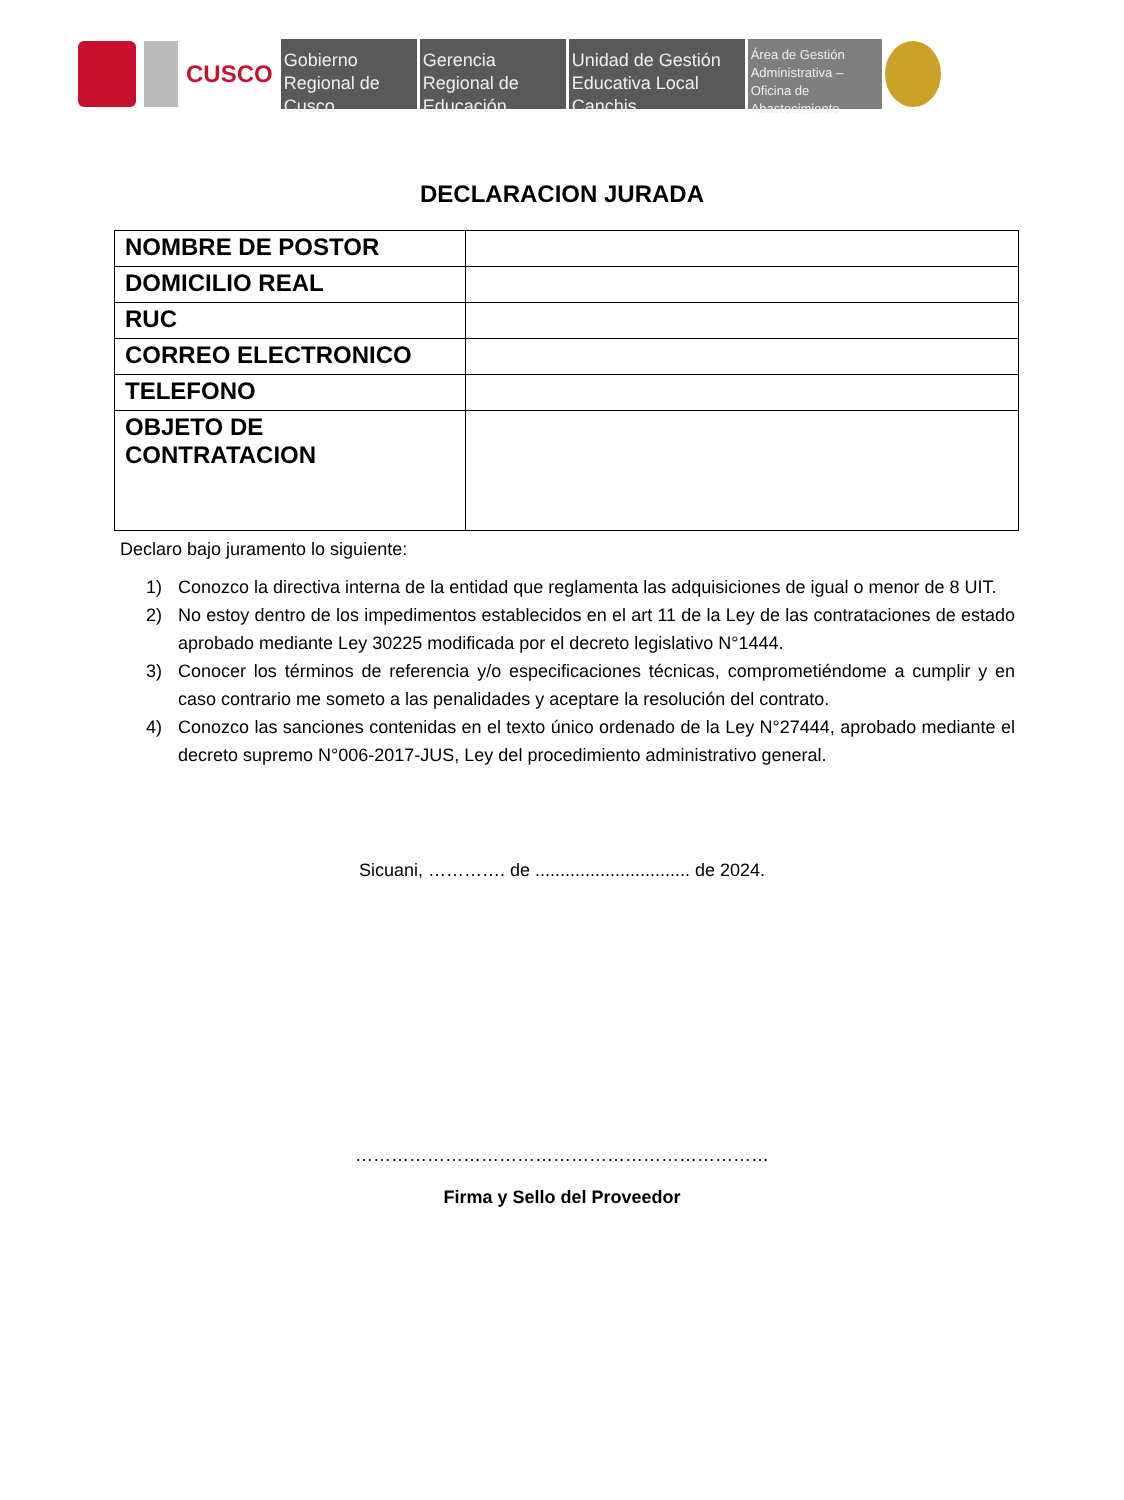CUSCO
Gobierno Regional de Cusco
Gerencia Regional de Educación
Unidad de Gestión Educativa Local Canchis
Área de Gestión Administrativa – Oficina de Abastecimiento
DECLARACION JURADA
| NOMBRE DE POSTOR | |
| DOMICILIO REAL | |
| RUC | |
| CORREO ELECTRONICO | |
| TELEFONO | |
| OBJETO DE CONTRATACION | |
Declaro bajo juramento lo siguiente:
1) Conozco la directiva interna de la entidad que reglamenta las adquisiciones de igual o menor de 8 UIT.
2) No estoy dentro de los impedimentos establecidos en el art 11 de la Ley de las contrataciones de estado aprobado mediante Ley 30225 modificada por el decreto legislativo N°1444.
3) Conocer los términos de referencia y/o especificaciones técnicas, comprometiéndome a cumplir y en caso contrario me someto a las penalidades y aceptare la resolución del contrato.
4) Conozco las sanciones contenidas en el texto único ordenado de la Ley N°27444, aprobado mediante el decreto supremo N°006-2017-JUS, Ley del procedimiento administrativo general.
Sicuani, …………. de ............................... de 2024.
……………………………………………………………
Firma y Sello del Proveedor